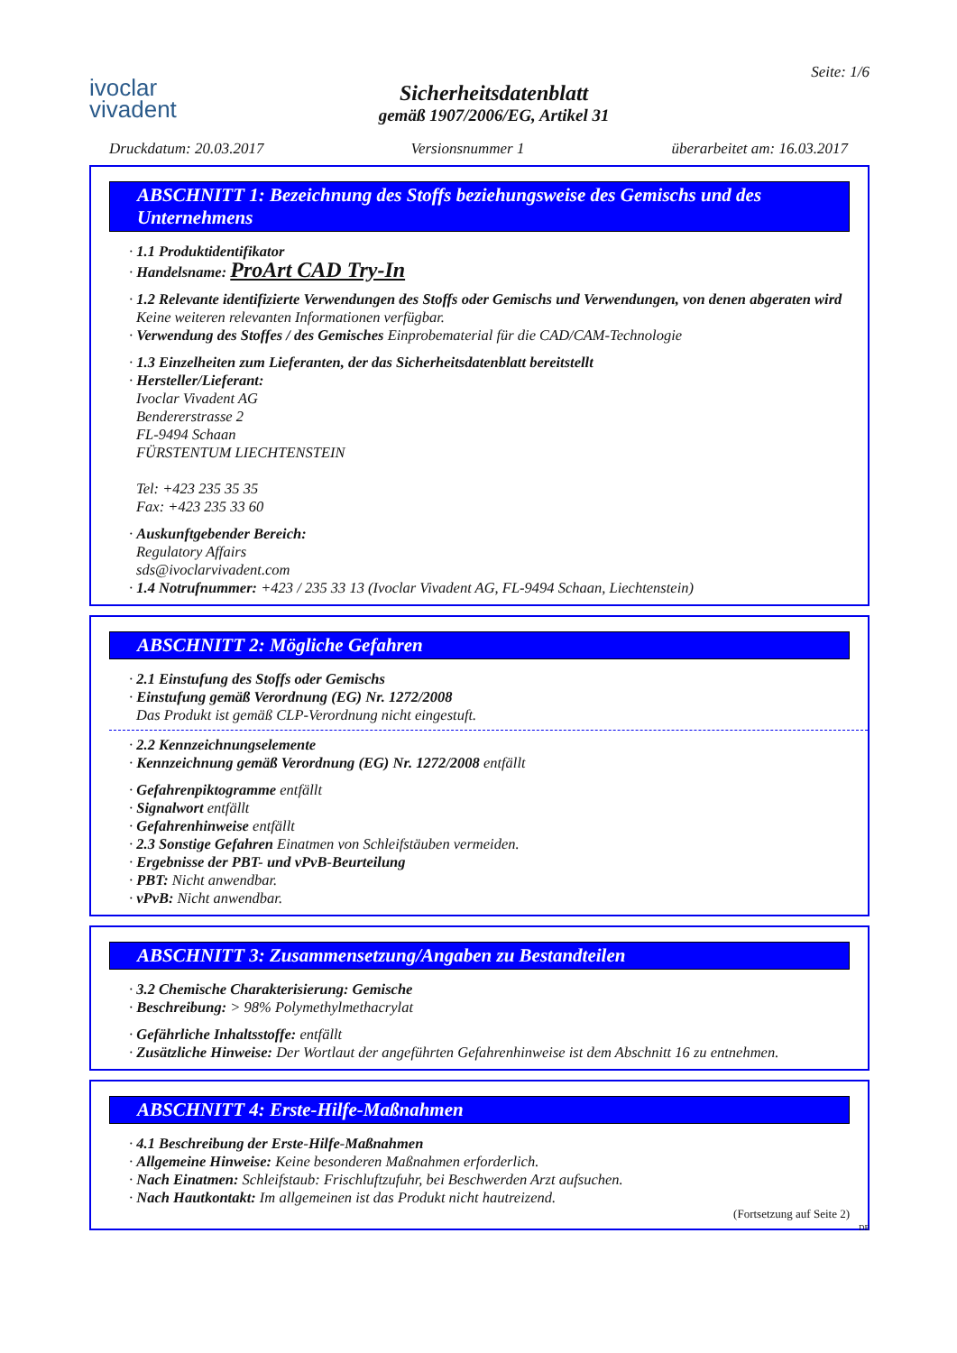ivoclar
vivadent
Sicherheitsdatenblatt
gemäß 1907/2006/EG, Artikel 31
Seite: 1/6
Druckdatum: 20.03.2017 Versionsnummer 1 überarbeitet am: 16.03.2017
ABSCHNITT 1: Bezeichnung des Stoffs beziehungsweise des Gemischs und des Unternehmens
· 1.1 Produktidentifikator
· Handelsname: ProArt CAD Try-In
· 1.2 Relevante identifizierte Verwendungen des Stoffs oder Gemischs und Verwendungen, von denen abgeraten wird
Keine weiteren relevanten Informationen verfügbar.
· Verwendung des Stoffes / des Gemisches Einprobematerial für die CAD/CAM-Technologie
· 1.3 Einzelheiten zum Lieferanten, der das Sicherheitsdatenblatt bereitstellt
· Hersteller/Lieferant:
Ivoclar Vivadent AG
Bendererstrasse 2
FL-9494 Schaan
FÜRSTENTUM LIECHTENSTEIN
Tel: +423 235 35 35
Fax: +423 235 33 60
· Auskunftgebender Bereich:
Regulatory Affairs
sds@ivoclarvivadent.com
· 1.4 Notrufnummer: +423 / 235 33 13 (Ivoclar Vivadent AG, FL-9494 Schaan, Liechtenstein)
ABSCHNITT 2: Mögliche Gefahren
· 2.1 Einstufung des Stoffs oder Gemischs
· Einstufung gemäß Verordnung (EG) Nr. 1272/2008
Das Produkt ist gemäß CLP-Verordnung nicht eingestuft.
· 2.2 Kennzeichnungselemente
· Kennzeichnung gemäß Verordnung (EG) Nr. 1272/2008 entfällt
· Gefahrenpiktogramme entfällt
· Signalwort entfällt
· Gefahrenhinweise entfällt
· 2.3 Sonstige Gefahren Einatmen von Schleifstäuben vermeiden.
· Ergebnisse der PBT- und vPvB-Beurteilung
· PBT: Nicht anwendbar.
· vPvB: Nicht anwendbar.
ABSCHNITT 3: Zusammensetzung/Angaben zu Bestandteilen
· 3.2 Chemische Charakterisierung: Gemische
· Beschreibung: > 98% Polymethylmethacrylat
· Gefährliche Inhaltsstoffe: entfällt
· Zusätzliche Hinweise: Der Wortlaut der angeführten Gefahrenhinweise ist dem Abschnitt 16 zu entnehmen.
ABSCHNITT 4: Erste-Hilfe-Maßnahmen
· 4.1 Beschreibung der Erste-Hilfe-Maßnahmen
· Allgemeine Hinweise: Keine besonderen Maßnahmen erforderlich.
· Nach Einatmen: Schleifstaub: Frischluftzufuhr, bei Beschwerden Arzt aufsuchen.
· Nach Hautkontakt: Im allgemeinen ist das Produkt nicht hautreizend.
(Fortsetzung auf Seite 2)
DE